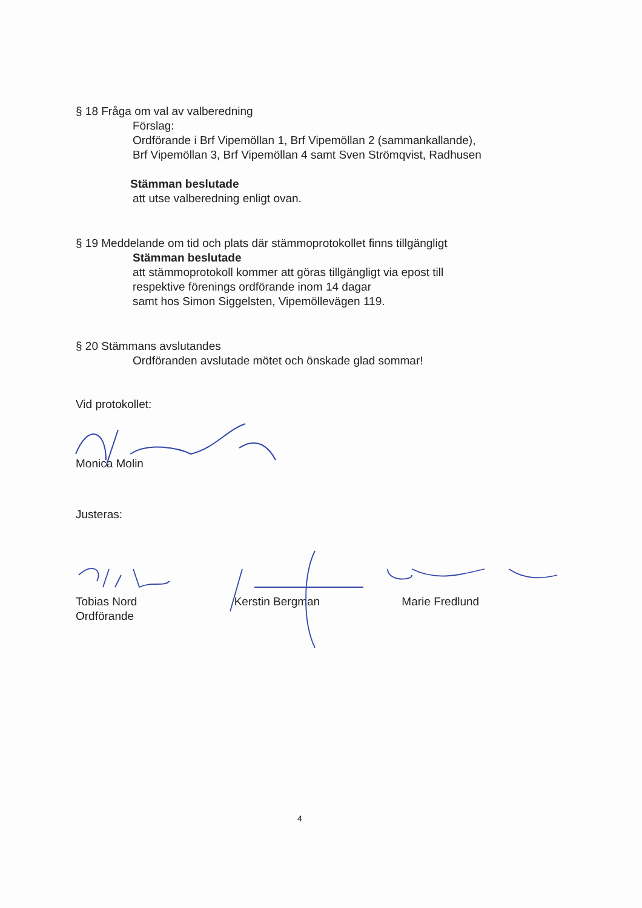§ 18 Fråga om val av valberedning
Förslag:
Ordförande i Brf Vipemöllan 1, Brf Vipemöllan 2 (sammankallande),
Brf Vipemöllan 3, Brf Vipemöllan 4 samt Sven Strömqvist, Radhusen
Stämman beslutade
att utse valberedning enligt ovan.
§ 19 Meddelande om tid och plats där stämmoprotokollet finns tillgängligt
Stämman beslutade
att stämmoprotokoll kommer att göras tillgängligt via epost till
respektive förenings ordförande inom 14 dagar
samt hos Simon Siggelsten, Vipemöllevägen 119.
§ 20 Stämmans avslutandes
Ordföranden avslutade mötet och önskade glad sommar!
Vid protokollet:
Monica Molin
Justeras:
Tobias Nord
Ordförande
Kerstin Bergman Marie Fredlund
4